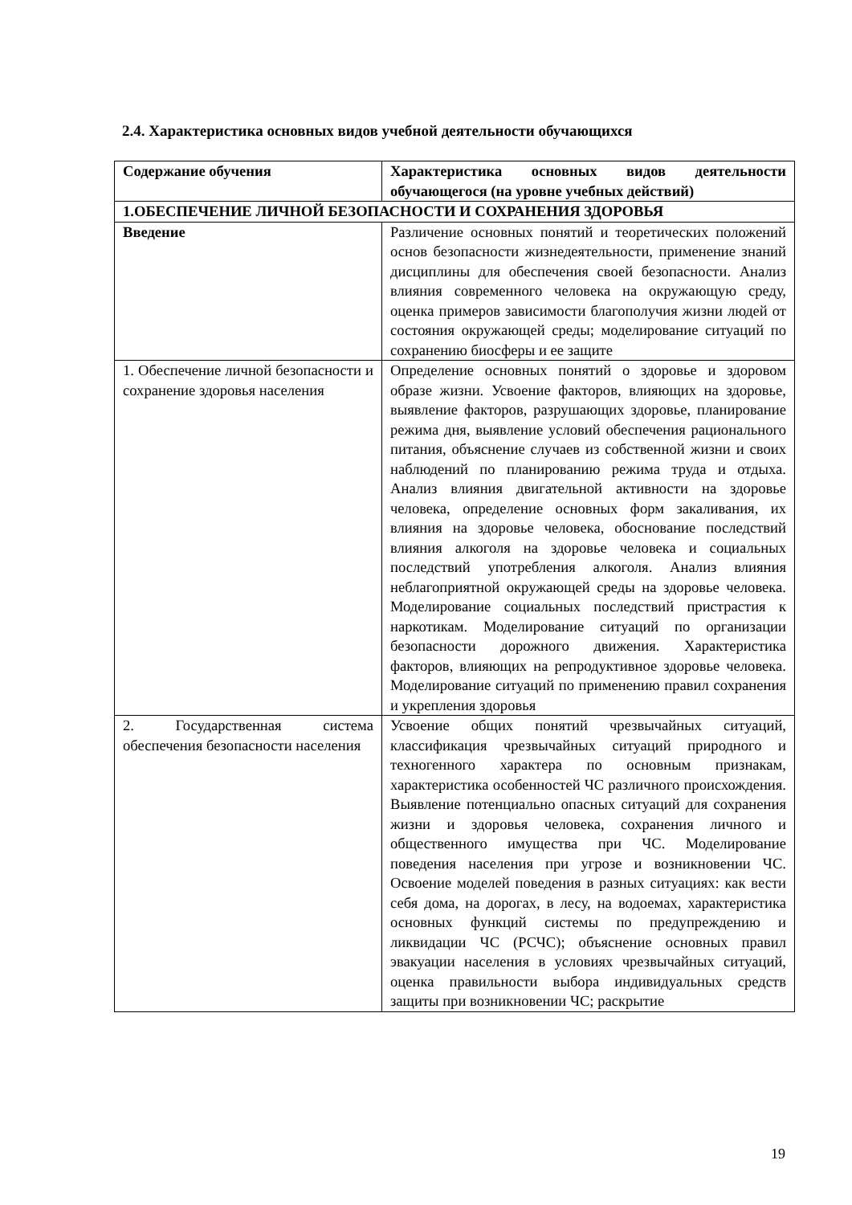2.4. Характеристика основных видов учебной деятельности обучающихся
| Содержание обучения | Характеристика основных видов деятельности обучающегося (на уровне учебных действий) |
| --- | --- |
| 1.ОБЕСПЕЧЕНИЕ ЛИЧНОЙ БЕЗОПАСНОСТИ И СОХРАНЕНИЯ ЗДОРОВЬЯ | |
| Введение | Различение основных понятий и теоретических положений основ безопасности жизнедеятельности, применение знаний дисциплины для обеспечения своей безопасности. Анализ влияния современного человека на окружающую среду, оценка примеров зависимости благополучия жизни людей от состояния окружающей среды; моделирование ситуаций по сохранению биосферы и ее защите |
| 1. Обеспечение личной безопасности и сохранение здоровья населения | Определение основных понятий о здоровье и здоровом образе жизни. Усвоение факторов, влияющих на здоровье, выявление факторов, разрушающих здоровье, планирование режима дня, выявление условий обеспечения рационального питания, объяснение случаев из собственной жизни и своих наблюдений по планированию режима труда и отдыха. Анализ влияния двигательной активности на здоровье человека, определение основных форм закаливания, их влияния на здоровье человека, обоснование последствий влияния алкоголя на здоровье человека и социальных последствий употребления алкоголя. Анализ влияния неблагоприятной окружающей среды на здоровье человека. Моделирование социальных последствий пристрастия к наркотикам. Моделирование ситуаций по организации безопасности дорожного движения. Характеристика факторов, влияющих на репродуктивное здоровье человека. Моделирование ситуаций по применению правил сохранения и укрепления здоровья |
| 2. Государственная система обеспечения безопасности населения | Усвоение общих понятий чрезвычайных ситуаций, классификация чрезвычайных ситуаций природного и техногенного характера по основным признакам, характеристика особенностей ЧС различного происхождения. Выявление потенциально опасных ситуаций для сохранения жизни и здоровья человека, сохранения личного и общественного имущества при ЧС. Моделирование поведения населения при угрозе и возникновении ЧС. Освоение моделей поведения в разных ситуациях: как вести себя дома, на дорогах, в лесу, на водоемах, характеристика основных функций системы по предупреждению и ликвидации ЧС (РСЧС); объяснение основных правил эвакуации населения в условиях чрезвычайных ситуаций, оценка правильности выбора индивидуальных средств защиты при возникновении ЧС; раскрытие |
19